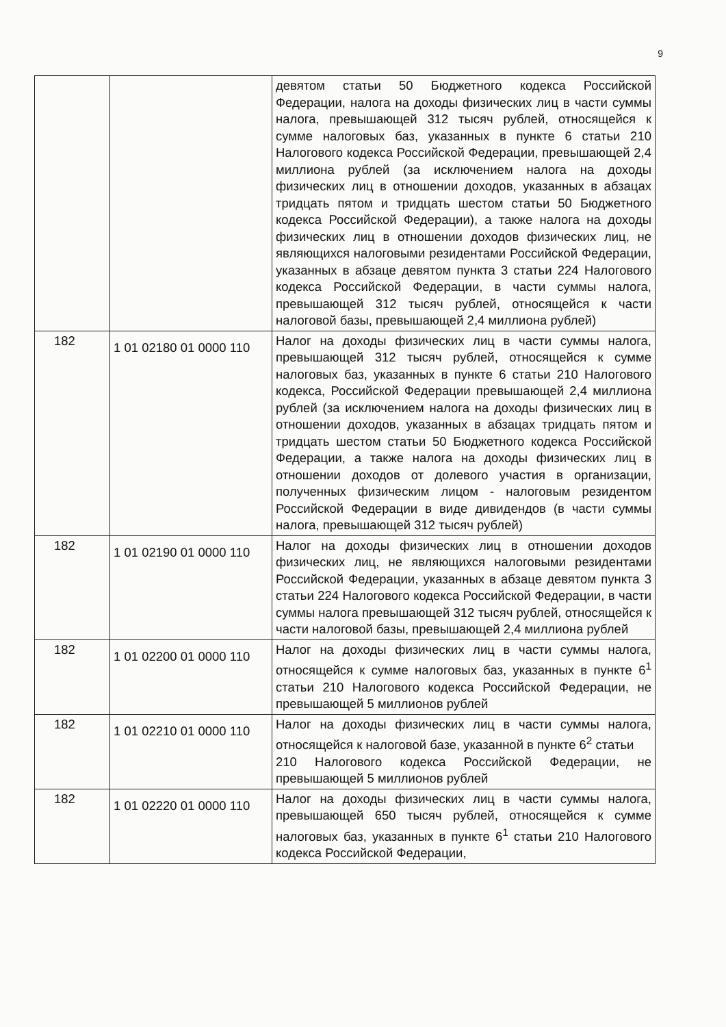9
| | | девятом статьи 50 Бюджетного кодекса Российской Федерации, налога на доходы физических лиц в части суммы налога, превышающей 312 тысяч рублей, относящейся к сумме налоговых баз, указанных в пункте 6 статьи 210 Налогового кодекса Российской Федерации, превышающей 2,4 миллиона рублей (за исключением налога на доходы физических лиц в отношении доходов, указанных в абзацах тридцать пятом и тридцать шестом статьи 50 Бюджетного кодекса Российской Федерации), а также налога на доходы физических лиц в отношении доходов физических лиц, не являющихся налоговыми резидентами Российской Федерации, указанных в абзаце девятом пункта 3 статьи 224 Налогового кодекса Российской Федерации, в части суммы налога, превышающей 312 тысяч рублей, относящейся к части налоговой базы, превышающей 2,4 миллиона рублей) |
| 182 | 1 01 02180 01 0000 110 | Налог на доходы физических лиц в части суммы налога, превышающей 312 тысяч рублей, относящейся к сумме налоговых баз, указанных в пункте 6 статьи 210 Налогового кодекса, Российской Федерации превышающей 2,4 миллиона рублей (за исключением налога на доходы физических лиц в отношении доходов, указанных в абзацах тридцать пятом и тридцать шестом статьи 50 Бюджетного кодекса Российской Федерации, а также налога на доходы физических лиц в отношении доходов от долевого участия в организации, полученных физическим лицом - налоговым резидентом Российской Федерации в виде дивидендов (в части суммы налога, превышающей 312 тысяч рублей) |
| 182 | 1 01 02190 01 0000 110 | Налог на доходы физических лиц в отношении доходов физических лиц, не являющихся налоговыми резидентами Российской Федерации, указанных в абзаце девятом пункта 3 статьи 224 Налогового кодекса Российской Федерации, в части суммы налога превышающей 312 тысяч рублей, относящейся к части налоговой базы, превышающей 2,4 миллиона рублей |
| 182 | 1 01 02200 01 0000 110 | Налог на доходы физических лиц в части суммы налога, относящейся к сумме налоговых баз, указанных в пункте 6<sup>1</sup> статьи 210 Налогового кодекса Российской Федерации, не превышающей 5 миллионов рублей |
| 182 | 1 01 02210 01 0000 110 | Налог на доходы физических лиц в части суммы налога, относящейся к налоговой базе, указанной в пункте 6<sup>2</sup> статьи 210 Налогового кодекса Российской Федерации, не превышающей 5 миллионов рублей |
| 182 | 1 01 02220 01 0000 110 | Налог на доходы физических лиц в части суммы налога, превышающей 650 тысяч рублей, относящейся к сумме налоговых баз, указанных в пункте 6<sup>1</sup> статьи 210 Налогового кодекса Российской Федерации, |